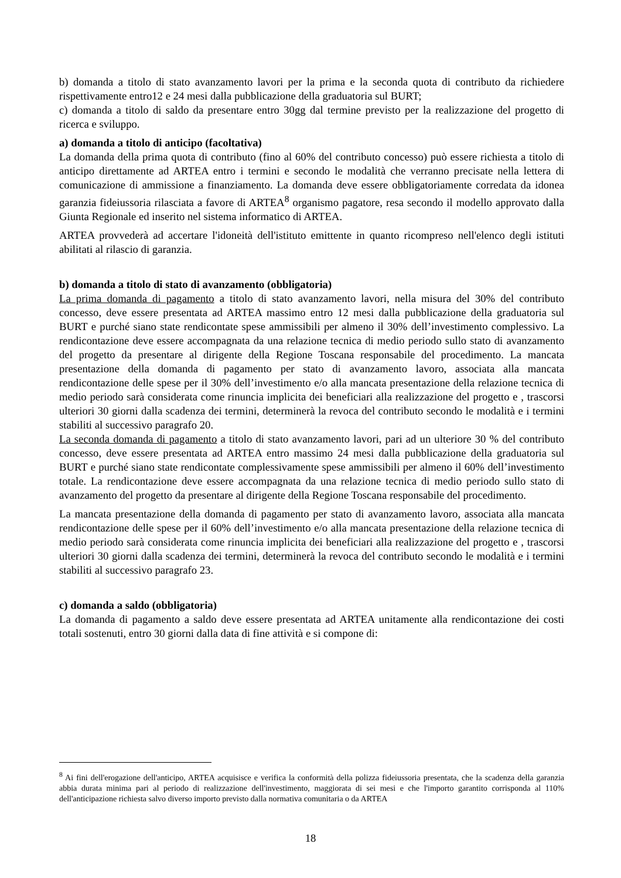b) domanda a titolo di stato avanzamento lavori per la prima e la seconda quota di contributo da richiedere rispettivamente entro12 e 24 mesi dalla pubblicazione della graduatoria sul BURT;
c) domanda a titolo di saldo da presentare entro 30gg dal termine previsto per la realizzazione del progetto di ricerca e sviluppo.
a) domanda a titolo di anticipo (facoltativa)
La domanda della prima quota di contributo (fino al 60% del contributo concesso) può essere richiesta a titolo di anticipo direttamente ad ARTEA entro i termini e secondo le modalità che verranno precisate nella lettera di comunicazione di ammissione a finanziamento. La domanda deve essere obbligatoriamente corredata da idonea garanzia fideiussoria rilasciata a favore di ARTEA<sup>8</sup> organismo pagatore, resa secondo il modello approvato dalla Giunta Regionale ed inserito nel sistema informatico di ARTEA.
ARTEA provvederà ad accertare l'idoneità dell'istituto emittente in quanto ricompreso nell'elenco degli istituti abilitati al rilascio di garanzia.
b) domanda a titolo di stato di avanzamento (obbligatoria)
La prima domanda di pagamento a titolo di stato avanzamento lavori, nella misura del 30% del contributo concesso, deve essere presentata ad ARTEA massimo entro 12 mesi dalla pubblicazione della graduatoria sul BURT e purché siano state rendicontate spese ammissibili per almeno il 30% dell’investimento complessivo. La rendicontazione deve essere accompagnata da una relazione tecnica di medio periodo sullo stato di avanzamento del progetto da presentare al dirigente della Regione Toscana responsabile del procedimento. La mancata presentazione della domanda di pagamento per stato di avanzamento lavoro, associata alla mancata rendicontazione delle spese per il 30% dell’investimento e/o alla mancata presentazione della relazione tecnica di medio periodo sarà considerata come rinuncia implicita dei beneficiari alla realizzazione del progetto e , trascorsi ulteriori 30 giorni dalla scadenza dei termini, determinerà la revoca del contributo secondo le modalità e i termini stabiliti al successivo paragrafo 20.
La seconda domanda di pagamento a titolo di stato avanzamento lavori, pari ad un ulteriore 30 % del contributo concesso, deve essere presentata ad ARTEA entro massimo 24 mesi dalla pubblicazione della graduatoria sul BURT e purché siano state rendicontate complessivamente spese ammissibili per almeno il 60% dell’investimento totale. La rendicontazione deve essere accompagnata da una relazione tecnica di medio periodo sullo stato di avanzamento del progetto da presentare al dirigente della Regione Toscana responsabile del procedimento.
La mancata presentazione della domanda di pagamento per stato di avanzamento lavoro, associata alla mancata rendicontazione delle spese per il 60% dell’investimento e/o alla mancata presentazione della relazione tecnica di medio periodo sarà considerata come rinuncia implicita dei beneficiari alla realizzazione del progetto e , trascorsi ulteriori 30 giorni dalla scadenza dei termini, determinerà la revoca del contributo secondo le modalità e i termini stabiliti al successivo paragrafo 23.
c) domanda a saldo (obbligatoria)
La domanda di pagamento a saldo deve essere presentata ad ARTEA unitamente alla rendicontazione dei costi totali sostenuti, entro 30 giorni dalla data di fine attività e si compone di:
<sup>8</sup> Ai fini dell'erogazione dell'anticipo, ARTEA acquisisce e verifica la conformità della polizza fideiussoria presentata, che la scadenza della garanzia abbia durata minima pari al periodo di realizzazione dell'investimento, maggiorata di sei mesi e che l'importo garantito corrisponda al 110% dell'anticipazione richiesta salvo diverso importo previsto dalla normativa comunitaria o da ARTEA
18